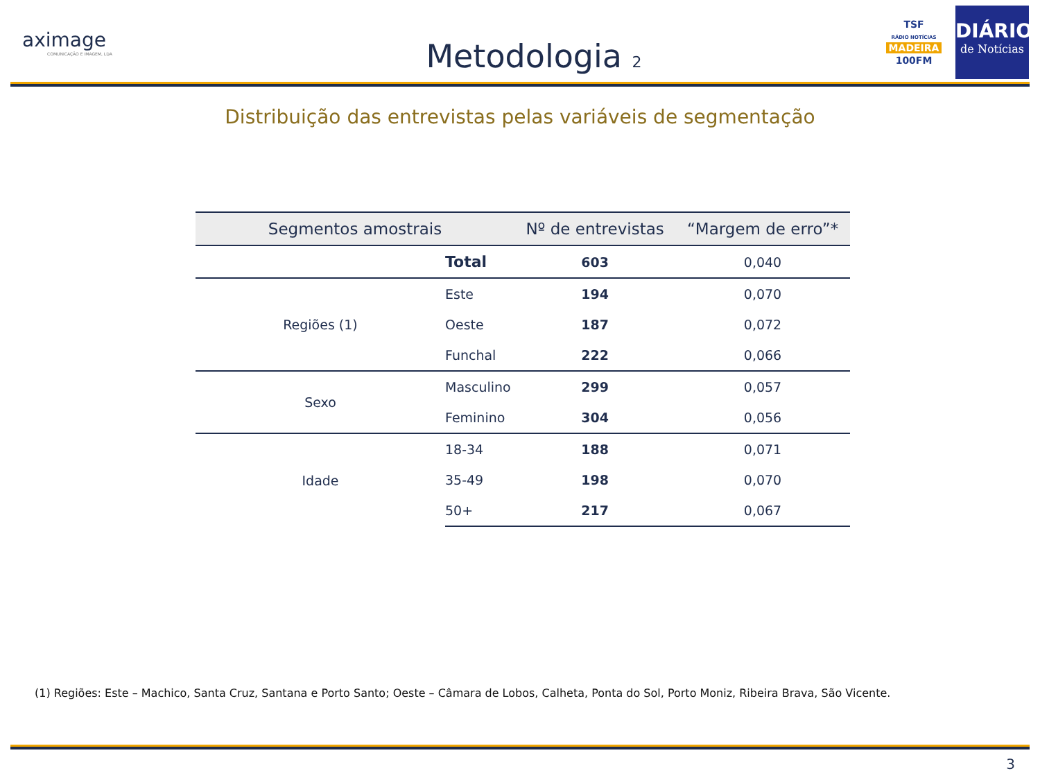aximage
COMUNICAÇÃO E IMAGEM, LDA
Metodologia 2
TSF
RÁDIO NOTÍCIAS
MADEIRA
100FM
DIÁRIO
de Notícias
Distribuição das entrevistas pelas variáveis de segmentação
| Segmentos amostrais | | Nº de entrevistas | “Margem de erro”* |
| --- | --- | --- | --- |
| Total | | 603 | 0,040 |
| Regiões (1) | Este | 194 | 0,070 |
| | Oeste | 187 | 0,072 |
| | Funchal | 222 | 0,066 |
| Sexo | Masculino | 299 | 0,057 |
| | Feminino | 304 | 0,056 |
| Idade | 18-34 | 188 | 0,071 |
| | 35-49 | 198 | 0,070 |
| | 50+ | 217 | 0,067 |
(1) Regiões: Este – Machico, Santa Cruz, Santana e Porto Santo; Oeste – Câmara de Lobos, Calheta, Ponta do Sol, Porto Moniz, Ribeira Brava, São Vicente.
3